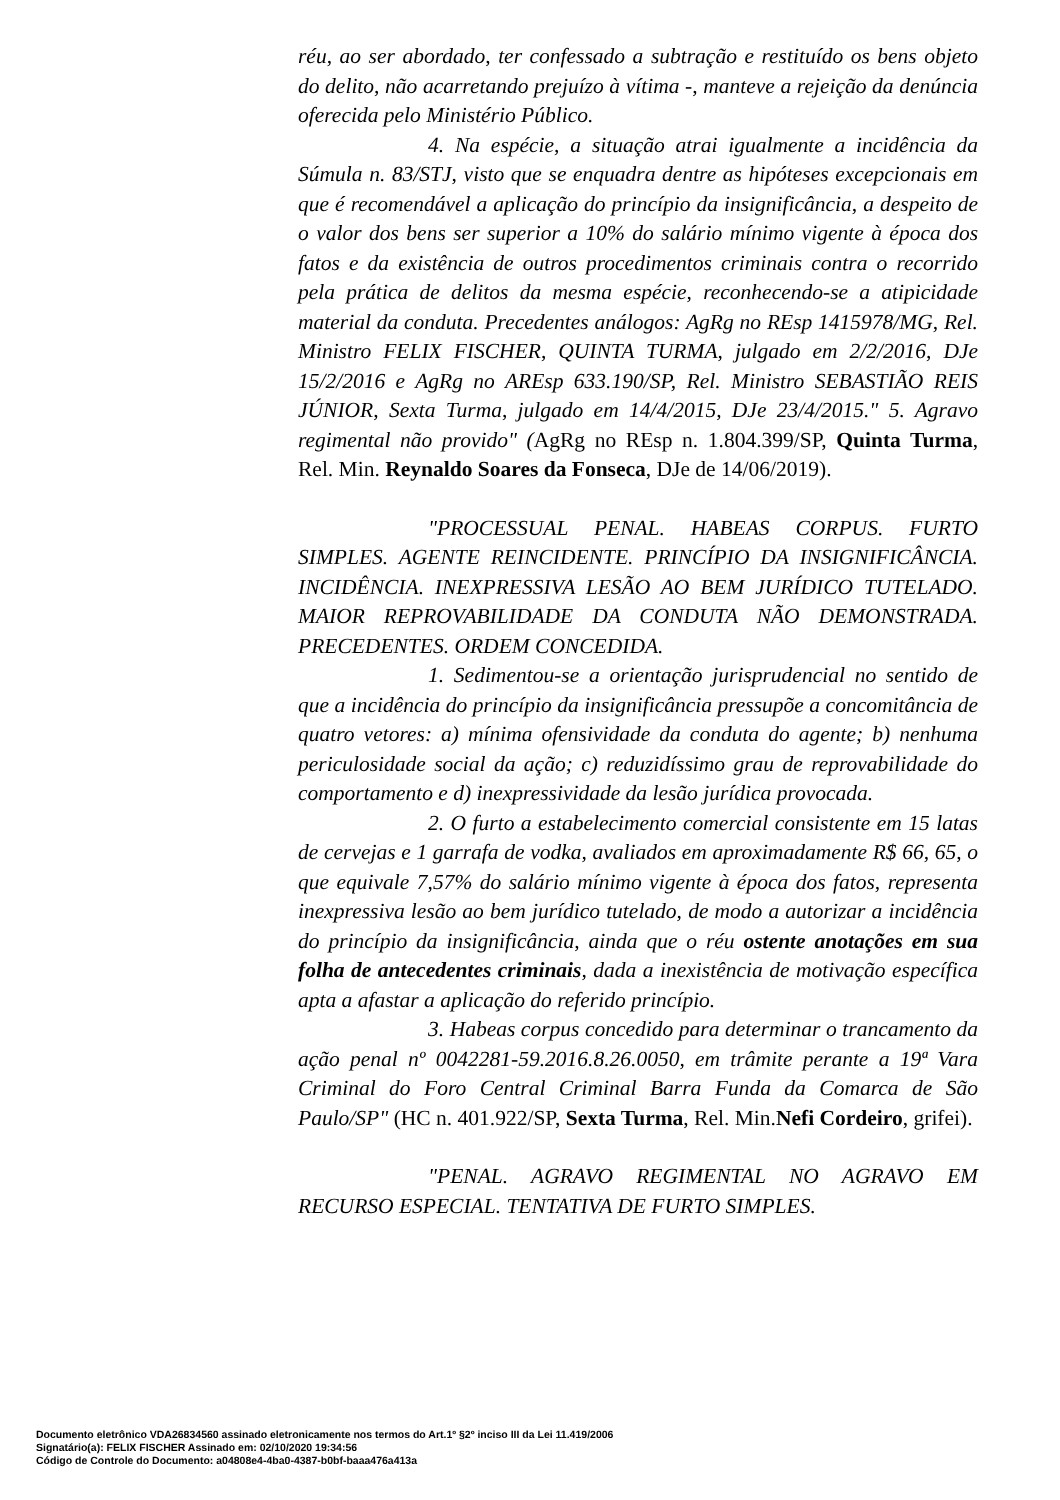réu, ao ser abordado, ter confessado a subtração e restituído os bens objeto do delito, não acarretando prejuízo à vítima -, manteve a rejeição da denúncia oferecida pelo Ministério Público.
4. Na espécie, a situação atrai igualmente a incidência da Súmula n. 83/STJ, visto que se enquadra dentre as hipóteses excepcionais em que é recomendável a aplicação do princípio da insignificância, a despeito de o valor dos bens ser superior a 10% do salário mínimo vigente à época dos fatos e da existência de outros procedimentos criminais contra o recorrido pela prática de delitos da mesma espécie, reconhecendo-se a atipicidade material da conduta. Precedentes análogos: AgRg no REsp 1415978/MG, Rel. Ministro FELIX FISCHER, QUINTA TURMA, julgado em 2/2/2016, DJe 15/2/2016 e AgRg no AREsp 633.190/SP, Rel. Ministro SEBASTIÃO REIS JÚNIOR, Sexta Turma, julgado em 14/4/2015, DJe 23/4/2015." 5. Agravo regimental não provido" (AgRg no REsp n. 1.804.399/SP, Quinta Turma, Rel. Min. Reynaldo Soares da Fonseca, DJe de 14/06/2019).
"PROCESSUAL PENAL. HABEAS CORPUS. FURTO SIMPLES. AGENTE REINCIDENTE. PRINCÍPIO DA INSIGNIFICÂNCIA. INCIDÊNCIA. INEXPRESSIVA LESÃO AO BEM JURÍDICO TUTELADO. MAIOR REPROVABILIDADE DA CONDUTA NÃO DEMONSTRADA. PRECEDENTES. ORDEM CONCEDIDA.
1. Sedimentou-se a orientação jurisprudencial no sentido de que a incidência do princípio da insignificância pressupõe a concomitância de quatro vetores: a) mínima ofensividade da conduta do agente; b) nenhuma periculosidade social da ação; c) reduzidíssimo grau de reprovabilidade do comportamento e d) inexpressividade da lesão jurídica provocada.
2. O furto a estabelecimento comercial consistente em 15 latas de cervejas e 1 garrafa de vodka, avaliados em aproximadamente R$ 66, 65, o que equivale 7,57% do salário mínimo vigente à época dos fatos, representa inexpressiva lesão ao bem jurídico tutelado, de modo a autorizar a incidência do princípio da insignificância, ainda que o réu ostente anotações em sua folha de antecedentes criminais, dada a inexistência de motivação específica apta a afastar a aplicação do referido princípio.
3. Habeas corpus concedido para determinar o trancamento da ação penal nº 0042281-59.2016.8.26.0050, em trâmite perante a 19ª Vara Criminal do Foro Central Criminal Barra Funda da Comarca de São Paulo/SP" (HC n. 401.922/SP, Sexta Turma, Rel. Min.Nefi Cordeiro, grifei).
"PENAL. AGRAVO REGIMENTAL NO AGRAVO EM RECURSO ESPECIAL. TENTATIVA DE FURTO SIMPLES.
Documento eletrônico VDA26834560 assinado eletronicamente nos termos do Art.1º §2º inciso III da Lei 11.419/2006
Signatário(a): FELIX FISCHER Assinado em: 02/10/2020 19:34:56
Código de Controle do Documento: a04808e4-4ba0-4387-b0bf-baaa476a413a